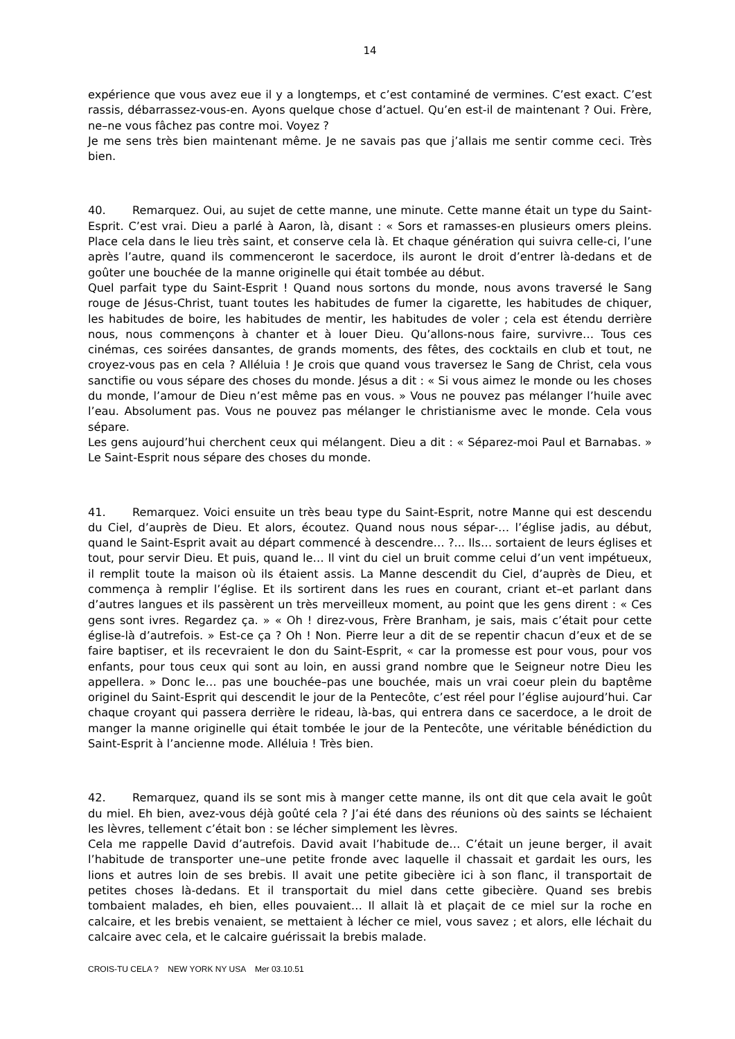14
expérience que vous avez eue il y a longtemps, et c’est contaminé de vermines. C’est exact. C’est rassis, débarrassez-vous-en. Ayons quelque chose d’actuel. Qu’en est-il de maintenant ? Oui. Frère, ne–ne vous fâchez pas contre moi. Voyez ?
Je me sens très bien maintenant même. Je ne savais pas que j’allais me sentir comme ceci. Très bien.
40. Remarquez. Oui, au sujet de cette manne, une minute. Cette manne était un type du Saint-Esprit. C’est vrai. Dieu a parlé à Aaron, là, disant : « Sors et ramasses-en plusieurs omers pleins. Place cela dans le lieu très saint, et conserve cela là. Et chaque génération qui suivra celle-ci, l’une après l’autre, quand ils commenceront le sacerdoce, ils auront le droit d’entrer là-dedans et de goûter une bouchée de la manne originelle qui était tombée au début.
Quel parfait type du Saint-Esprit ! Quand nous sortons du monde, nous avons traversé le Sang rouge de Jésus-Christ, tuant toutes les habitudes de fumer la cigarette, les habitudes de chiquer, les habitudes de boire, les habitudes de mentir, les habitudes de voler ; cela est étendu derrière nous, nous commençons à chanter et à louer Dieu. Qu’allons-nous faire, survivre… Tous ces cinémas, ces soirées dansantes, de grands moments, des fêtes, des cocktails en club et tout, ne croyez-vous pas en cela ? Alléluia ! Je crois que quand vous traversez le Sang de Christ, cela vous sanctifie ou vous sépare des choses du monde. Jésus a dit : « Si vous aimez le monde ou les choses du monde, l’amour de Dieu n’est même pas en vous. » Vous ne pouvez pas mélanger l’huile avec l’eau. Absolument pas. Vous ne pouvez pas mélanger le christianisme avec le monde. Cela vous sépare.
Les gens aujourd’hui cherchent ceux qui mélangent. Dieu a dit : « Séparez-moi Paul et Barnabas. » Le Saint-Esprit nous sépare des choses du monde.
41. Remarquez. Voici ensuite un très beau type du Saint-Esprit, notre Manne qui est descendu du Ciel, d’auprès de Dieu. Et alors, écoutez. Quand nous nous sépar-… l’église jadis, au début, quand le Saint-Esprit avait au départ commencé à descendre… ?... Ils… sortaient de leurs églises et tout, pour servir Dieu. Et puis, quand le… Il vint du ciel un bruit comme celui d’un vent impétueux, il remplit toute la maison où ils étaient assis. La Manne descendit du Ciel, d’auprès de Dieu, et commença à remplir l’église. Et ils sortirent dans les rues en courant, criant et–et parlant dans d’autres langues et ils passèrent un très merveilleux moment, au point que les gens dirent : « Ces gens sont ivres. Regardez ça. » « Oh ! direz-vous, Frère Branham, je sais, mais c’était pour cette église-là d’autrefois. » Est-ce ça ? Oh ! Non. Pierre leur a dit de se repentir chacun d’eux et de se faire baptiser, et ils recevraient le don du Saint-Esprit, « car la promesse est pour vous, pour vos enfants, pour tous ceux qui sont au loin, en aussi grand nombre que le Seigneur notre Dieu les appellera. » Donc le… pas une bouchée–pas une bouchée, mais un vrai coeur plein du baptême originel du Saint-Esprit qui descendit le jour de la Pentecôte, c’est réel pour l’église aujourd’hui. Car chaque croyant qui passera derrière le rideau, là-bas, qui entrera dans ce sacerdoce, a le droit de manger la manne originelle qui était tombée le jour de la Pentecôte, une véritable bénédiction du Saint-Esprit à l’ancienne mode. Alléluia ! Très bien.
42. Remarquez, quand ils se sont mis à manger cette manne, ils ont dit que cela avait le goût du miel. Eh bien, avez-vous déjà goûté cela ? J’ai été dans des réunions où des saints se léchaient les lèvres, tellement c’était bon : se lécher simplement les lèvres.
Cela me rappelle David d’autrefois. David avait l’habitude de… C’était un jeune berger, il avait l’habitude de transporter une–une petite fronde avec laquelle il chassait et gardait les ours, les lions et autres loin de ses brebis. Il avait une petite gibecière ici à son flanc, il transportait de petites choses là-dedans. Et il transportait du miel dans cette gibecière. Quand ses brebis tombaient malades, eh bien, elles pouvaient… Il allait là et plaçait de ce miel sur la roche en calcaire, et les brebis venaient, se mettaient à lécher ce miel, vous savez ; et alors, elle léchait du calcaire avec cela, et le calcaire guérissait la brebis malade.
CROIS-TU CELA ? NEW YORK NY USA Mer 03.10.51